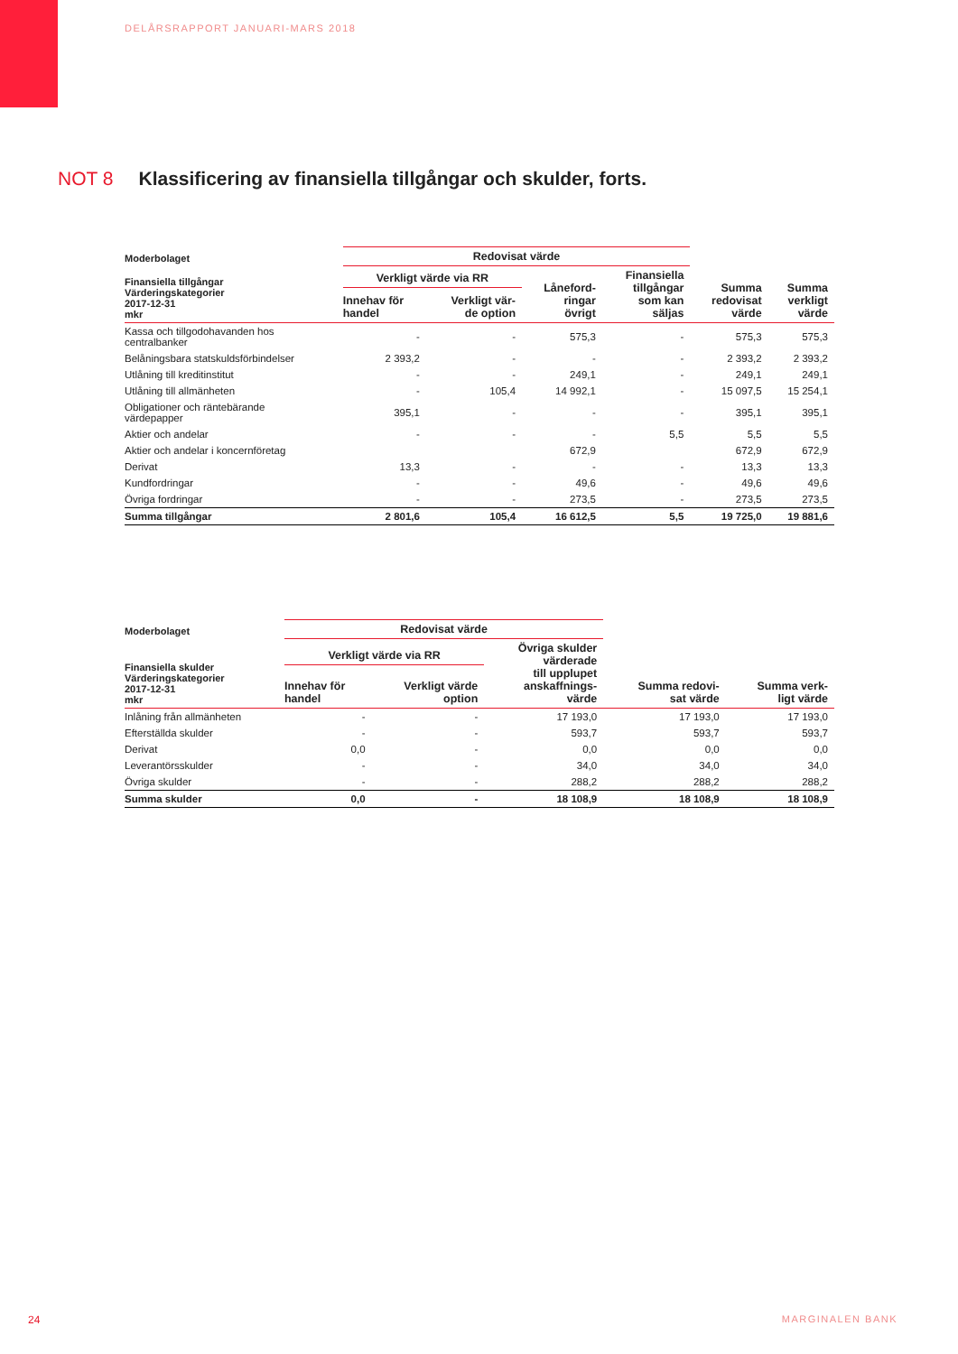DELÅRSRAPPORT JANUARI-MARS 2018
NOT 8 Klassificering av finansiella tillgångar och skulder, forts.
| Moderbolaget | Redovisat värde | | | | | |
| --- | --- | --- | --- | --- | --- | --- |
| Finansiella tillgångar Värderingskategorier 2017-12-31 mkr | Verkligt värde via RR | | Låneford- ringar övrigt | Finansiella tillgångar som kan säljas | Summa redovisat värde | Summa verkligt värde |
| | Innehav för handel | Verkligt vär- de option | | | | |
| Kassa och tillgodohavanden hos centralbanker | - | - | 575,3 | - | 575,3 | 575,3 |
| Belåningsbara statskuldsförbindelser | 2 393,2 | - | - | - | 2 393,2 | 2 393,2 |
| Utlåning till kreditinstitut | - | - | 249,1 | - | 249,1 | 249,1 |
| Utlåning till allmänheten | - | 105,4 | 14 992,1 | - | 15 097,5 | 15 254,1 |
| Obligationer och räntebärande värdepapper | 395,1 | - | - | - | 395,1 | 395,1 |
| Aktier och andelar | - | - | - | 5,5 | 5,5 | 5,5 |
| Aktier och andelar i koncernföretag | | | 672,9 | | 672,9 | 672,9 |
| Derivat | 13,3 | - | - | - | 13,3 | 13,3 |
| Kundfordringar | - | - | 49,6 | - | 49,6 | 49,6 |
| Övriga fordringar | - | - | 273,5 | - | 273,5 | 273,5 |
| Summa tillgångar | 2 801,6 | 105,4 | 16 612,5 | 5,5 | 19 725,0 | 19 881,6 |
| Moderbolaget | Redovisat värde | | | | |
| --- | --- | --- | --- | --- | --- |
| Finansiella skulder Värderingskategorier 2017-12-31 mkr | Verkligt värde via RR | | Övriga skulder värderade till upplupet anskaffnings- värde | Summa redovi- sat värde | Summa verk- ligt värde |
| | Innehav för handel | Verkligt värde option | | | |
| Inlåning från allmänheten | - | - | 17 193,0 | 17 193,0 | 17 193,0 |
| Efterställda skulder | - | - | 593,7 | 593,7 | 593,7 |
| Derivat | 0,0 | - | 0,0 | 0,0 | 0,0 |
| Leverantörsskulder | - | - | 34,0 | 34,0 | 34,0 |
| Övriga skulder | - | - | 288,2 | 288,2 | 288,2 |
| Summa skulder | 0,0 | - | 18 108,9 | 18 108,9 | 18 108,9 |
24 MARGINALEN BANK